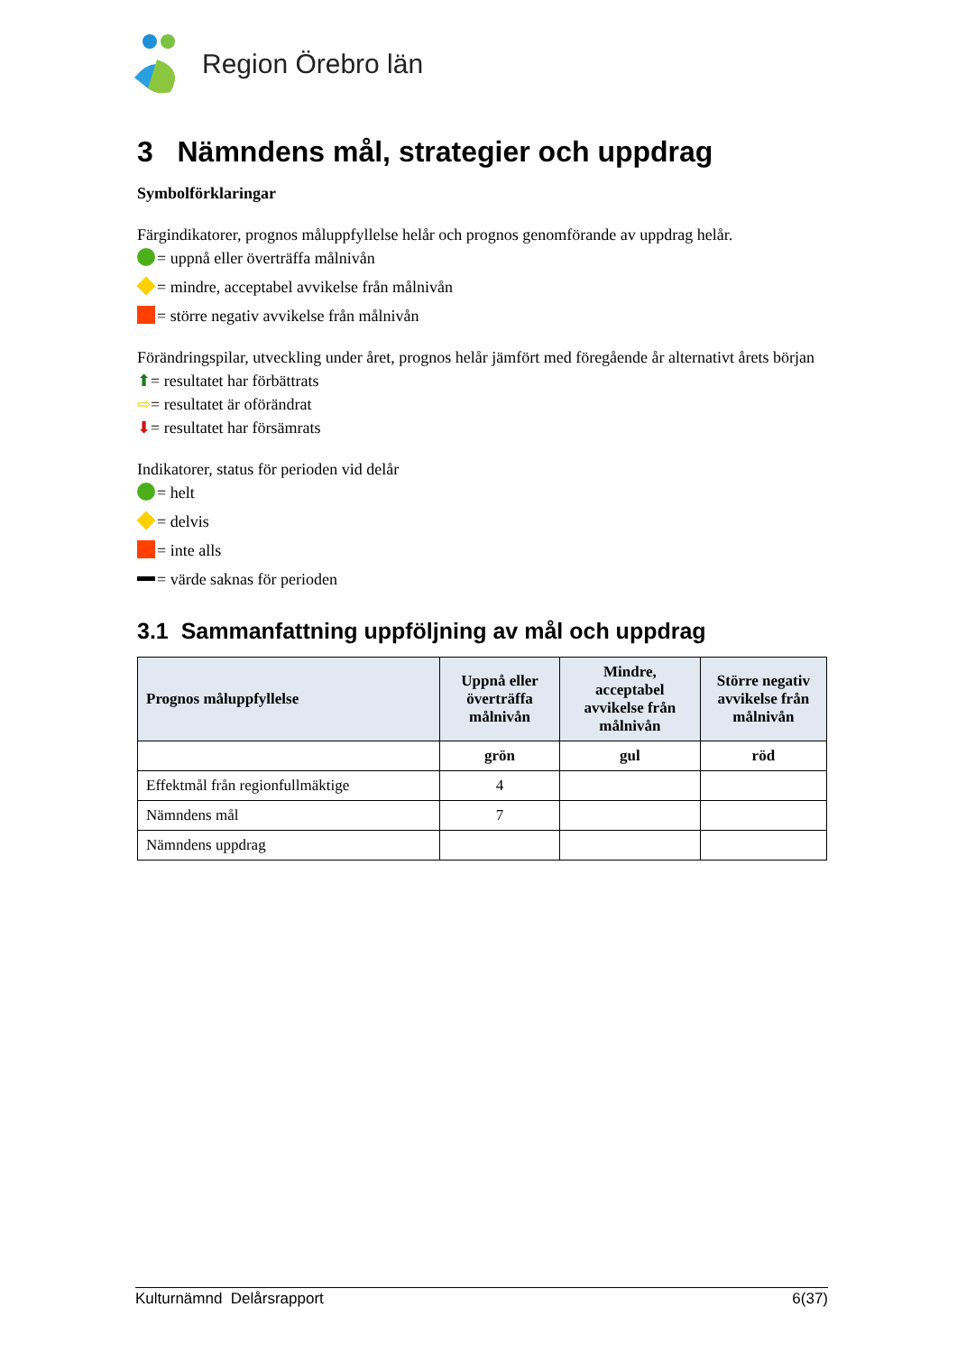Region Örebro län
3 Nämndens mål, strategier och uppdrag
Symbolförklaringar
Färgindikatorer, prognos måluppfyllelse helår och prognos genomförande av uppdrag helår.
= uppnå eller överträffa målnivån
= mindre, acceptabel avvikelse från målnivån
= större negativ avvikelse från målnivån
Förändringspilar, utveckling under året, prognos helår jämfört med föregående år alternativt årets början
⬆= resultatet har förbättrats
⇨= resultatet är oförändrat
⬇= resultatet har försämrats
Indikatorer, status för perioden vid delår
= helt
= delvis
= inte alls
= värde saknas för perioden
3.1 Sammanfattning uppföljning av mål och uppdrag
| Prognos måluppfyllelse | Uppnå eller överträffa målnivån | Mindre, acceptabel avvikelse från målnivån | Större negativ avvikelse från målnivån |
| --- | --- | --- | --- |
| | grön | gul | röd |
| Effektmål från regionfullmäktige | 4 | | |
| Nämndens mål | 7 | | |
| Nämndens uppdrag | | | |
Kulturnämnd Delårsrapport 6(37)